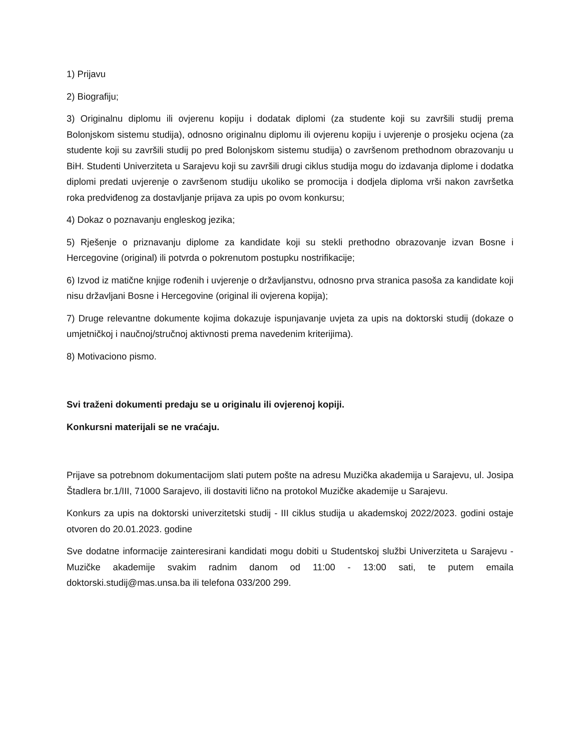1) Prijavu
2) Biografiju;
3) Originalnu diplomu ili ovjerenu kopiju i dodatak diplomi (za studente koji su završili studij prema Bolonjskom sistemu studija), odnosno originalnu diplomu ili ovjerenu kopiju i uvjerenje o prosjeku ocjena (za studente koji su završili studij po pred Bolonjskom sistemu studija) o završenom prethodnom obrazovanju u BiH. Studenti Univerziteta u Sarajevu koji su završili drugi ciklus studija mogu do izdavanja diplome i dodatka diplomi predati uvjerenje o završenom studiju ukoliko se promocija i dodjela diploma vrši nakon završetka roka predviđenog za dostavljanje prijava za upis po ovom konkursu;
4) Dokaz o poznavanju engleskog jezika;
5) Rješenje o priznavanju diplome za kandidate koji su stekli prethodno obrazovanje izvan Bosne i Hercegovine (original) ili potvrda o pokrenutom postupku nostrifikacije;
6) Izvod iz matične knjige rođenih i uvjerenje o državljanstvu, odnosno prva stranica pasoša za kandidate koji nisu državljani Bosne i Hercegovine (original ili ovjerena kopija);
7) Druge relevantne dokumente kojima dokazuje ispunjavanje uvjeta za upis na doktorski studij (dokaze o umjetničkoj i naučnoj/stručnoj aktivnosti prema navedenim kriterijima).
8) Motivaciono pismo.
Svi traženi dokumenti predaju se u originalu ili ovjerenoj kopiji.
Konkursni materijali se ne vraćaju.
Prijave sa potrebnom dokumentacijom slati putem pošte na adresu Muzička akademija u Sarajevu, ul. Josipa Štadlera br.1/III, 71000 Sarajevo, ili dostaviti lično na protokol Muzičke akademije u Sarajevu.
Konkurs za upis na doktorski univerzitetski studij - III ciklus studija u akademskoj 2022/2023. godini ostaje otvoren do 20.01.2023. godine
Sve dodatne informacije zainteresirani kandidati mogu dobiti u Studentskoj službi Univerziteta u Sarajevu - Muzičke akademije svakim radnim danom od 11:00 - 13:00 sati, te putem emaila doktorski.studij@mas.unsa.ba ili telefona 033/200 299.